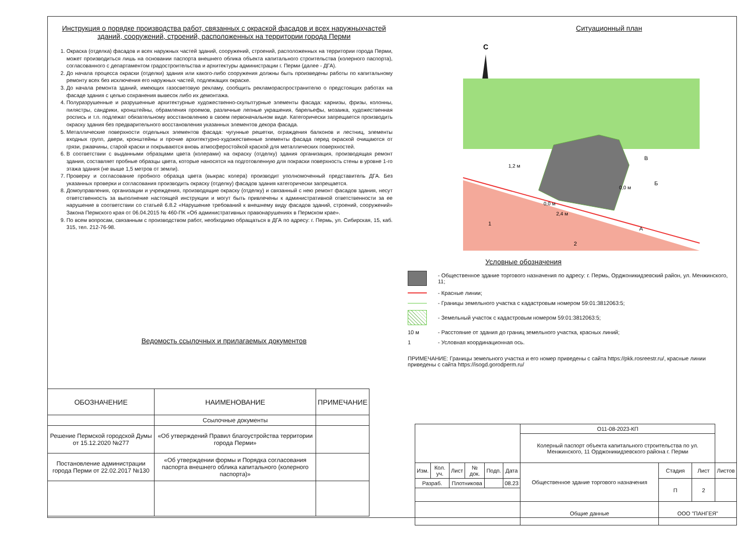Инструкция о порядке производства работ, связанных с окраской фасадов и всех наружныхчастей зданий, сооружений, строений, расположенных на территории города Перми
1. Окраска (отделка) фасадов и всех наружных частей зданий, сооружений, строений, расположенных на территории города Перми, может производиться лишь на основании паспорта внешнего облика объекта капитального строительства (колерного паспорта), согласованного с департаментом градостроительства и архитектуры администрации г. Перми (далее - ДГА).
2. До начала процесса окраски (отделки) здания или какого-либо сооружения должны быть произведены работы по капитальному ремонту всех без исключения его наружных частей, подлежащих окраске.
3. До начала ремонта зданий, имеющих газосветовую рекламу, сообщить рекламораспространителю о предстоящих работах на фасаде здания с целью сохранения вывесок либо их демонтажа.
4. Полуразрушенные и разрушенные архитектурные художественно-скульптурные элементы фасада: карнизы, фризы, колонны, пилястры, сандрики, кронштейны, обрамления проемов, различные лепные украшения, барельефы, мозаика, художественная роспись и т.п. подлежат обязательному восстановлению в своем первоначальном виде. Категорически запрещается производить окраску здания без предварительного восстановления указанных элементов декора фасада.
5. Металлические поверхности отдельных элементов фасада: чугунные решетки, ограждения балконов и лестниц, элементы входных групп, двери, кронштейны и прочие архитектурно-художественные элементы фасада перед окраской очищаются от грязи, ржавчины, старой краски и покрываются вновь атмосферостойкой краской для металлических поверхностей.
6. В соответствии с выданными образцами цвета (колерами) на окраску (отделку) здания организация, производящая ремонт здания, составляет пробные образцы цвета, которые наносятся на подготовленную для покраски поверхность стены в уровне 1-го этажа здания (не выше 1,5 метров от земли).
7. Проверку и согласование пробного образца цвета (выкрас колера) производит уполномоченный представитель ДГА. Без указанных проверки и согласования производить окраску (отделку) фасадов здания категорически запрещается.
8. Домоуправления, организации и учреждения, производящие окраску (отделку) и связанный с нею ремонт фасадов здания, несут ответственность за выполнение настоящей инструкции и могут быть привлечены к административной ответственности за ее нарушение в соответствии со статьей 6.8.2 «Нарушение требований к внешнему виду фасадов зданий, строений, сооружений» Закона Пермского края от 06.04.2015 № 460-ПК «Об административных правонарушениях в Пермском крае».
9. По всем вопросам, связанным с производством работ, необходимо обращаться в ДГА по адресу: г. Пермь, ул. Сибирская, 15, каб. 315, тел. 212-76-98.
Ведомость ссылочных и прилагаемых документов
| ОБОЗНАЧЕНИЕ | НАИМЕНОВАНИЕ | ПРИМЕЧАНИЕ |
| --- | --- | --- |
| | Ссылочные документы | |
| Решение Пермской городской Думы от 15.12.2020 №277 | «Об утверждений Правил благоустройства территории города Перми» | |
| Постановление администрации города Перми от 22.02.2017 №130 | «Об утверждении формы и Порядка согласования паспорта внешнего облика капитального (колерного паспорта)» | |
Ситуационный план
С
В
Б
А
1
2
1,2 м
0,0 м
0,0 м
2,4 м
Условные обозначения
- Общественное здание торгового назначения по адресу: г. Пермь, Орджоникидзевский район, ул. Менжинского, 11;
- Красные линии;
- Границы земельного участка с кадастровым номером 59:01:3812063:5;
- Земельный участок с кадастровым номером 59:01:3812063:5;
10 м
- Расстояние от здания до границ земельного участка, красных линий;
1
- Условная координационная ось.
ПРИМЕЧАНИЕ: Границы земельного участка и его номер приведены с сайта https://pkk.rosreestr.ru/, красные линии приведены с сайта https://isogd.gorodperm.ru/
| | | | | | | О11-08-2023-КП | | | |
| | | | | | | Колерный паспорт объекта капитального строительства по ул. Менжинского, 11 Орджоникидзевского района г. Перми | | | |
| Изм. | Кол. уч. | Лист | № док. | Подп. | Дата | Общественное здание торгового назначения | Стадия | Лист | Листов |
| Разраб. | | Плотникова | | | 08.23 | | П | 2 | |
| | | | | | | Общие данные | ООО "ПАНГЕЯ" | | |